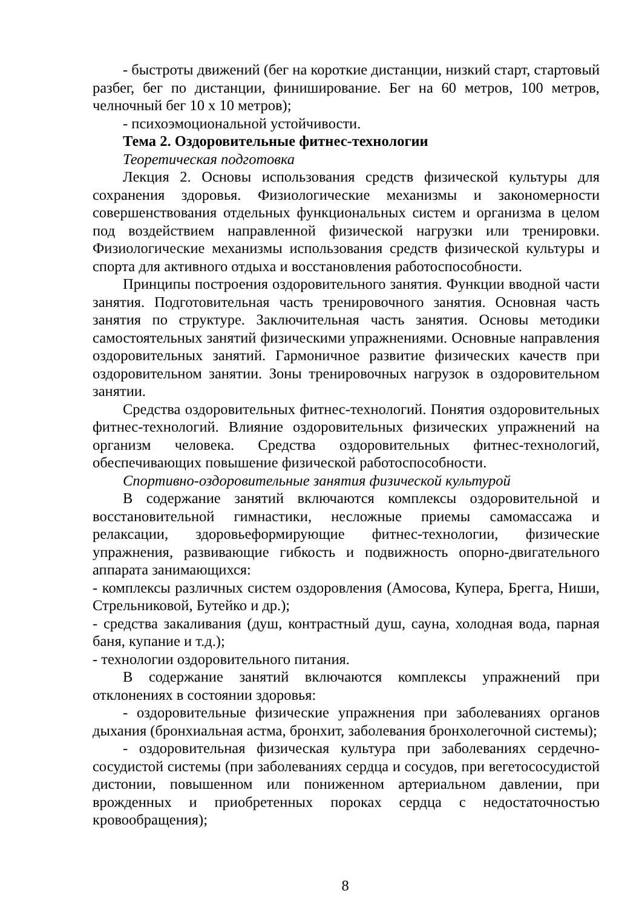- быстроты движений (бег на короткие дистанции, низкий старт, стартовый разбег, бег по дистанции, финиширование. Бег на 60 метров, 100 метров, челночный бег 10 х 10 метров);
- психоэмоциональной устойчивости.
Тема 2. Оздоровительные фитнес-технологии
Теоретическая подготовка
Лекция 2. Основы использования средств физической культуры для сохранения здоровья. Физиологические механизмы и закономерности совершенствования отдельных функциональных систем и организма в целом под воздействием направленной физической нагрузки или тренировки. Физиологические механизмы использования средств физической культуры и спорта для активного отдыха и восстановления работоспособности.
Принципы построения оздоровительного занятия. Функции вводной части занятия. Подготовительная часть тренировочного занятия. Основная часть занятия по структуре. Заключительная часть занятия. Основы методики самостоятельных занятий физическими упражнениями. Основные направления оздоровительных занятий. Гармоничное развитие физических качеств при оздоровительном занятии. Зоны тренировочных нагрузок в оздоровительном занятии.
Средства оздоровительных фитнес-технологий. Понятия оздоровительных фитнес-технологий. Влияние оздоровительных физических упражнений на организм человека. Средства оздоровительных фитнес-технологий, обеспечивающих повышение физической работоспособности.
Спортивно-оздоровительные занятия физической культурой
В содержание занятий включаются комплексы оздоровительной и восстановительной гимнастики, несложные приемы самомассажа и релаксации, здоровьеформирующие фитнес-технологии, физические упражнения, развивающие гибкость и подвижность опорно-двигательного аппарата занимающихся:
- комплексы различных систем оздоровления (Амосова, Купера, Брегга, Ниши, Стрельниковой, Бутейко и др.);
- средства закаливания (душ, контрастный душ, сауна, холодная вода, парная баня, купание и т.д.);
- технологии оздоровительного питания.
В содержание занятий включаются комплексы упражнений при отклонениях в состоянии здоровья:
- оздоровительные физические упражнения при заболеваниях органов дыхания (бронхиальная астма, бронхит, заболевания бронхолегочной системы);
- оздоровительная физическая культура при заболеваниях сердечно-сосудистой системы (при заболеваниях сердца и сосудов, при вегетососудистой дистонии, повышенном или пониженном артериальном давлении, при врожденных и приобретенных пороках сердца с недостаточностью кровообращения);
8